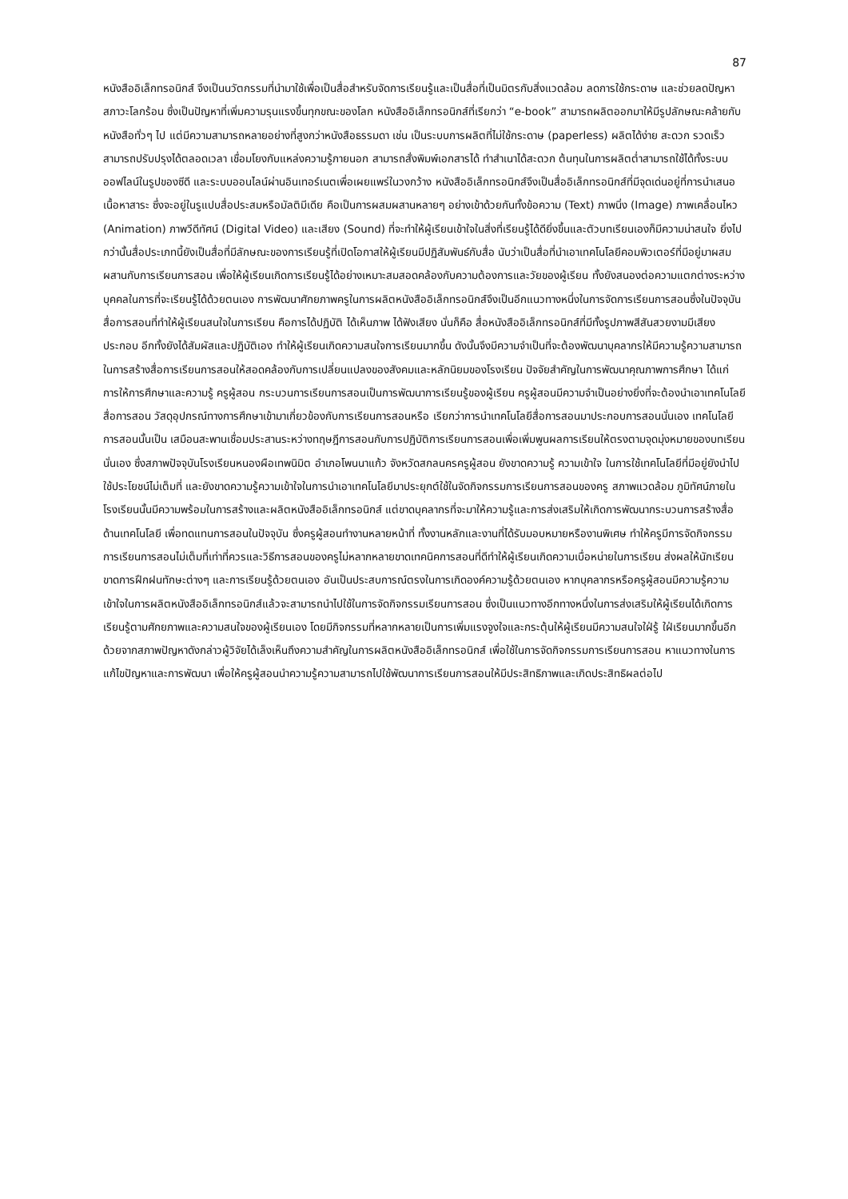87
หนังสืออิเล็กทรอนิกส์ จึงเป็นนวัตกรรมที่นำมาใช้เพื่อเป็นสื่อสำหรับจัดการเรียนรู้และเป็นสื่อที่เป็นมิตรกับสิ่งแวดล้อม ลดการใช้กระดาษ และช่วยลดปัญหาสภาวะโลกร้อน ซึ่งเป็นปัญหาที่เพิ่มความรุนแรงขึ้นทุกขณะของโลก หนังสืออิเล็กทรอนิกส์ที่เรียกว่า “e-book” สามารถผลิตออกมาให้มีรูปลักษณะคล้ายกับหนังสือทั่วๆ ไป แต่มีความสามารถหลายอย่างที่สูงกว่าหนังสือธรรมดา เช่น เป็นระบบการผลิตที่ไม่ใช้กระดาษ (paperless) ผลิตได้ง่าย สะดวก รวดเร็ว สามารถปรับปรุงได้ตลอดเวลา เชื่อมโยงกับแหล่งความรู้ภายนอก สามารถสั่งพิมพ์เอกสารได้ ทำสำเนาได้สะดวก ต้นทุนในการผลิตต่ำสามารถใช้ได้ทั้งระบบออฟไลน์ในรูปของซีดี และระบบออนไลน์ผ่านอินเทอร์เนตเพื่อเผยแพร่ในวงกว้าง หนังสืออิเล็กทรอนิกส์จึงเป็นสื่ออิเล็กทรอนิกส์ที่มีจุดเด่นอยู่ที่การนำเสนอเนื้อหาสาระ ซึ่งจะอยู่ในรูแปบสื่อประสมหรือมัลติมีเดีย คือเป็นการผสมผสานหลายๆ อย่างเข้าด้วยกันทั้งข้อความ (Text) ภาพนิ่ง (Image) ภาพเคลื่อนไหว (Animation) ภาพวีดีทัศน์ (Digital Video) และเสียง (Sound) ที่จะทำให้ผู้เรียนเข้าใจในสิ่งที่เรียนรู้ได้ดียิ่งขึ้นและตัวบทเรียนเองก็มีความน่าสนใจ ยิ่งไปกว่านั้นสื่อประเภทนี้ยังเป็นสื่อที่มีลักษณะของการเรียนรู้ที่เปิดโอกาสให้ผู้เรียนมีปฏิสัมพันธ์กับสื่อ นับว่าเป็นสื่อที่นำเอาเทคโนโลยีคอมพิวเตอร์ที่มีอยู่มาผสมผสานกับการเรียนการสอน เพื่อให้ผู้เรียนเกิดการเรียนรู้ได้อย่างเหมาะสมสอดคล้องกับความต้องการและวัยของผู้เรียน ทั้งยังสนองต่อความแตกต่างระหว่างบุคคลในการที่จะเรียนรู้ได้ด้วยตนเอง การพัฒนาศักยภาพครูในการผลิตหนังสืออิเล็กทรอนิกส์จึงเป็นอีกแนวทางหนึ่งในการจัดการเรียนการสอนซึ่งในปัจจุบันสื่อการสอนที่ทำให้ผู้เรียนสนใจในการเรียน คือการได้ปฏิบัติ ได้เห็นภาพ ได้ฟังเสียง นั่นก็คือ สื่อหนังสืออิเล็กทรอนิกส์ที่มีทั้งรูปภาพสีสันสวยงามมีเสียงประกอบ อีกทั้งยังได้สัมผัสและปฏิบัติเอง ทำให้ผู้เรียนเกิดความสนใจการเรียนมากขึ้น ดังนั้นจึงมีความจำเป็นที่จะต้องพัฒนาบุคลากรให้มีความรู้ความสามารถในการสร้างสื่อการเรียนการสอนให้สอดคล้องกับการเปลี่ยนแปลงของสังคมและหลักนิยมของโรงเรียน ปัจจัยสำคัญในการพัฒนาคุณภาพการศึกษา ได้แก่ การให้การศึกษาและความรู้ ครูผู้สอน กระบวนการเรียนการสอนเป็นการพัฒนาการเรียนรู้ของผู้เรียน ครูผู้สอนมีความจำเป็นอย่างยิ่งที่จะต้องนำเอาเทคโนโลยี สื่อการสอน วัสดุอุปกรณ์ทางการศึกษาเข้ามาเกี่ยวข้องกับการเรียนการสอนหรือ เรียกว่าการนำเทคโนโลยีสื่อการสอนมาประกอบการสอนนั่นเอง เทคโนโลยีการสอนนั้นเป็น เสมือนสะพานเชื่อมประสานระหว่างทฤษฎีการสอนกับการปฏิบัติการเรียนการสอนเพื่อเพิ่มพูนผลการเรียนให้ตรงตามจุดมุ่งหมายของบทเรียนนั่นเอง ซึ่งสภาพปัจจุบันโรงเรียนหนองผือเทพนิมิต อำเภอโพนนาแก้ว จังหวัดสกลนครครูผู้สอน ยังขาดความรู้ ความเข้าใจ ในการใช้เทคโนโลยีที่มีอยู่ยังนำไปใช้ประโยชน์ไม่เต็มที่ และยังขาดความรู้ความเข้าใจในการนำเอาเทคโนโลยีมาประยุกต์ใช้ในจัดกิจกรรมการเรียนการสอนของครู สภาพแวดล้อม ภูมิทัศน์ภายในโรงเรียนนั้นมีความพร้อมในการสร้างและผลิตหนังสืออิเล็กทรอนิกส์ แต่ขาดบุคลากรที่จะมาให้ความรู้และการส่งเสริมให้เกิดการพัฒนากระบวนการสร้างสื่อด้านเทคโนโลยี เพื่อทดแทนการสอนในปัจจุบัน ซึ่งครูผู้สอนทำงานหลายหน้าที่ ทั้งงานหลักและงานที่ได้รับมอบหมายหรืองานพิเศษ ทำให้ครูมีการจัดกิจกรรมการเรียนการสอนไม่เต็มที่เท่าที่ควรและวิธีการสอนของครูไม่หลากหลายขาดเทคนิคการสอนที่ดีทำให้ผู้เรียนเกิดความเบื่อหน่ายในการเรียน ส่งผลให้นักเรียนขาดการฝึกฝนทักษะต่างๆ และการเรียนรู้ด้วยตนเอง อันเป็นประสบการณ์ตรงในการเกิดองค์ความรู้ด้วยตนเอง หากบุคลากรหรือครูผู้สอนมีความรู้ความเข้าใจในการผลิตหนังสืออิเล็กทรอนิกส์แล้วจะสามารถนำไปใช้ในการจัดกิจกรรมเรียนการสอน ซึ่งเป็นแนวทางอีกทางหนึ่งในการส่งเสริมให้ผู้เรียนได้เกิดการเรียนรู้ตามศักยภาพและความสนใจของผู้เรียนเอง โดยมีกิจกรรมที่หลากหลายเป็นการเพิ่มแรงจูงใจและกระตุ้นให้ผู้เรียนมีความสนใจใฝ่รู้ ใฝ่เรียนมากขึ้นอีกด้วยจากสภาพปัญหาดังกล่าวผู้วิจัยได้เล็งเห็นถึงความสำคัญในการผลิตหนังสืออิเล็กทรอนิกส์ เพื่อใช้ในการจัดกิจกรรมการเรียนการสอน หาแนวทางในการแก้ไขปัญหาและการพัฒนา เพื่อให้ครูผู้สอนนำความรู้ความสามารถไปใช้พัฒนาการเรียนการสอนให้มีประสิทธิภาพและเกิดประสิทธิผลต่อไป